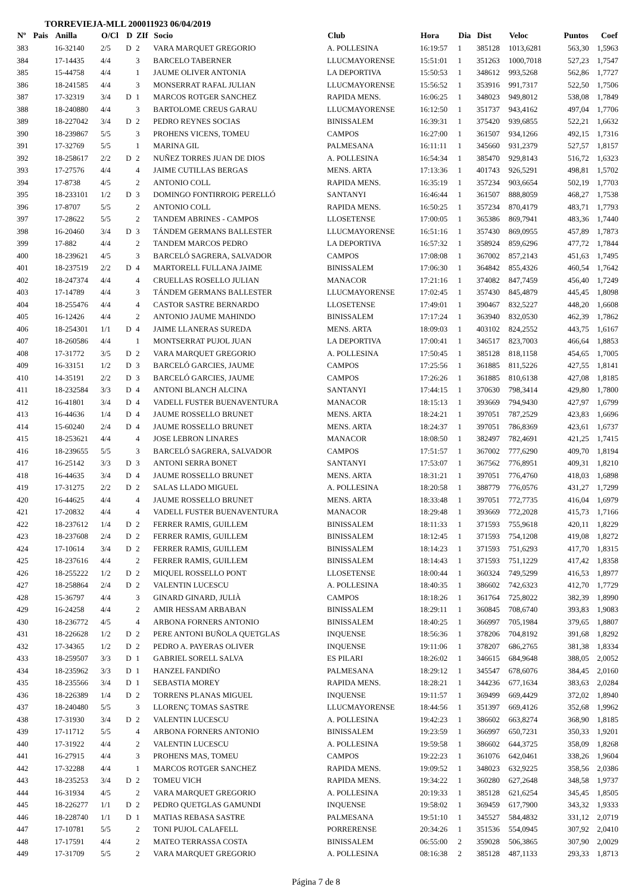TORREVIEJA-MLL 200011923 06/04/2019
| Nº | Pais | Anilla | O/Cl | D | ZIf | Socio | Club | Hora | Dia | Dist | Veloc | Puntos | Coef |
| --- | --- | --- | --- | --- | --- | --- | --- | --- | --- | --- | --- | --- | --- |
| 383 | | 16-32140 | 2/5 | D | 2 | VARA MARQUET GREGORIO | A. POLLESINA | 16:19:57 | 1 | 385128 | 1013,6281 | 563,30 | 1,5963 |
| 384 | | 17-14435 | 4/4 | | 3 | BARCELO TABERNER | LLUCMAYORENSE | 15:51:01 | 1 | 351263 | 1000,7018 | 527,23 | 1,7547 |
| 385 | | 15-44758 | 4/4 | | 1 | JAUME OLIVER ANTONIA | LA DEPORTIVA | 15:50:53 | 1 | 348612 | 993,5268 | 562,86 | 1,7727 |
| 386 | | 18-241585 | 4/4 | | 3 | MONSERRAT RAFAL JULIAN | LLUCMAYORENSE | 15:56:52 | 1 | 353916 | 991,7317 | 522,50 | 1,7506 |
| 387 | | 17-32319 | 3/4 | D | 1 | MARCOS ROTGER SANCHEZ | RAPIDA MENS. | 16:06:25 | 1 | 348023 | 949,8012 | 538,08 | 1,7849 |
| 388 | | 18-240880 | 4/4 | | 3 | BARTOLOME CREUS GARAU | LLUCMAYORENSE | 16:12:50 | 1 | 351737 | 943,4162 | 497,04 | 1,7706 |
| 389 | | 18-227042 | 3/4 | D | 2 | PEDRO REYNES SOCIAS | BINISSALEM | 16:39:31 | 1 | 375420 | 939,6855 | 522,21 | 1,6632 |
| 390 | | 18-239867 | 5/5 | | 3 | PROHENS VICENS, TOMEU | CAMPOS | 16:27:00 | 1 | 361507 | 934,1266 | 492,15 | 1,7316 |
| 391 | | 17-32769 | 5/5 | | 1 | MARINA GIL | PALMESANA | 16:11:11 | 1 | 345660 | 931,2379 | 527,57 | 1,8157 |
| 392 | | 18-258617 | 2/2 | D | 2 | NUÑEZ TORRES JUAN DE DIOS | A. POLLESINA | 16:54:34 | 1 | 385470 | 929,8143 | 516,72 | 1,6323 |
| 393 | | 17-27576 | 4/4 | | 4 | JAIME CUTILLAS BERGAS | MENS. ARTA | 17:13:36 | 1 | 401743 | 926,5291 | 498,81 | 1,5702 |
| 394 | | 17-8738 | 4/5 | | 2 | ANTONIO COLL | RAPIDA MENS. | 16:35:19 | 1 | 357234 | 903,6654 | 502,19 | 1,7703 |
| 395 | | 18-233101 | 1/2 | D | 3 | DOMINGO FONTIRROIG PERELLÓ | SANTANYI | 16:46:44 | 1 | 361507 | 888,8059 | 468,27 | 1,7538 |
| 396 | | 17-8707 | 5/5 | | 2 | ANTONIO COLL | RAPIDA MENS. | 16:50:25 | 1 | 357234 | 870,4179 | 483,71 | 1,7793 |
| 397 | | 17-28622 | 5/5 | | 2 | TANDEM ABRINES - CAMPOS | LLOSETENSE | 17:00:05 | 1 | 365386 | 869,7941 | 483,36 | 1,7440 |
| 398 | | 16-20460 | 3/4 | D | 3 | TÁNDEM GERMANS BALLESTER | LLUCMAYORENSE | 16:51:16 | 1 | 357430 | 869,0955 | 457,89 | 1,7873 |
| 399 | | 17-882 | 4/4 | | 2 | TANDEM MARCOS PEDRO | LA DEPORTIVA | 16:57:32 | 1 | 358924 | 859,6296 | 477,72 | 1,7844 |
| 400 | | 18-239621 | 4/5 | | 3 | BARCELÓ SAGRERA, SALVADOR | CAMPOS | 17:08:08 | 1 | 367002 | 857,2143 | 451,63 | 1,7495 |
| 401 | | 18-237519 | 2/2 | D | 4 | MARTORELL FULLANA JAIME | BINISSALEM | 17:06:30 | 1 | 364842 | 855,4326 | 460,54 | 1,7642 |
| 402 | | 18-247374 | 4/4 | | 4 | CRUELLAS ROSELLO JULIAN | MANACOR | 17:21:16 | 1 | 374082 | 847,7459 | 456,40 | 1,7249 |
| 403 | | 17-14789 | 4/4 | | 3 | TÁNDEM GERMANS BALLESTER | LLUCMAYORENSE | 17:02:45 | 1 | 357430 | 845,4879 | 445,45 | 1,8098 |
| 404 | | 18-255476 | 4/4 | | 4 | CASTOR SASTRE BERNARDO | LLOSETENSE | 17:49:01 | 1 | 390467 | 832,5227 | 448,20 | 1,6608 |
| 405 | | 16-12426 | 4/4 | | 2 | ANTONIO JAUME MAHINDO | BINISSALEM | 17:17:24 | 1 | 363940 | 832,0530 | 462,39 | 1,7862 |
| 406 | | 18-254301 | 1/1 | D | 4 | JAIME LLANERAS SUREDA | MENS. ARTA | 18:09:03 | 1 | 403102 | 824,2552 | 443,75 | 1,6167 |
| 407 | | 18-260586 | 4/4 | | 1 | MONTSERRAT PUJOL JUAN | LA DEPORTIVA | 17:00:41 | 1 | 346517 | 823,7003 | 466,64 | 1,8853 |
| 408 | | 17-31772 | 3/5 | D | 2 | VARA MARQUET GREGORIO | A. POLLESINA | 17:50:45 | 1 | 385128 | 818,1158 | 454,65 | 1,7005 |
| 409 | | 16-33151 | 1/2 | D | 3 | BARCELÓ GARCIES, JAUME | CAMPOS | 17:25:56 | 1 | 361885 | 811,5226 | 427,55 | 1,8141 |
| 410 | | 14-35191 | 2/2 | D | 3 | BARCELÓ GARCIES, JAUME | CAMPOS | 17:26:26 | 1 | 361885 | 810,6138 | 427,08 | 1,8185 |
| 411 | | 18-232584 | 3/3 | D | 4 | ANTONI BLANCH ALCINA | SANTANYI | 17:44:15 | 1 | 370630 | 798,3414 | 429,80 | 1,7800 |
| 412 | | 16-41801 | 3/4 | D | 4 | VADELL FUSTER BUENAVENTURA | MANACOR | 18:15:13 | 1 | 393669 | 794,9430 | 427,97 | 1,6799 |
| 413 | | 16-44636 | 1/4 | D | 4 | JAUME ROSSELLO BRUNET | MENS. ARTA | 18:24:21 | 1 | 397051 | 787,2529 | 423,83 | 1,6696 |
| 414 | | 15-60240 | 2/4 | D | 4 | JAUME ROSSELLO BRUNET | MENS. ARTA | 18:24:37 | 1 | 397051 | 786,8369 | 423,61 | 1,6737 |
| 415 | | 18-253621 | 4/4 | | 4 | JOSE LEBRON LINARES | MANACOR | 18:08:50 | 1 | 382497 | 782,4691 | 421,25 | 1,7415 |
| 416 | | 18-239655 | 5/5 | | 3 | BARCELÓ SAGRERA, SALVADOR | CAMPOS | 17:51:57 | 1 | 367002 | 777,6290 | 409,70 | 1,8194 |
| 417 | | 16-25142 | 3/3 | D | 3 | ANTONI SERRA BONET | SANTANYI | 17:53:07 | 1 | 367562 | 776,8951 | 409,31 | 1,8210 |
| 418 | | 16-44635 | 3/4 | D | 4 | JAUME ROSSELLO BRUNET | MENS. ARTA | 18:31:21 | 1 | 397051 | 776,4760 | 418,03 | 1,6898 |
| 419 | | 17-31275 | 2/2 | D | 2 | SALAS LLADO MIGUEL | A. POLLESINA | 18:20:58 | 1 | 388779 | 776,0576 | 431,27 | 1,7299 |
| 420 | | 16-44625 | 4/4 | | 4 | JAUME ROSSELLO BRUNET | MENS. ARTA | 18:33:48 | 1 | 397051 | 772,7735 | 416,04 | 1,6979 |
| 421 | | 17-20832 | 4/4 | | 4 | VADELL FUSTER BUENAVENTURA | MANACOR | 18:29:48 | 1 | 393669 | 772,2028 | 415,73 | 1,7166 |
| 422 | | 18-237612 | 1/4 | D | 2 | FERRER RAMIS, GUILLEM | BINISSALEM | 18:11:33 | 1 | 371593 | 755,9618 | 420,11 | 1,8229 |
| 423 | | 18-237608 | 2/4 | D | 2 | FERRER RAMIS, GUILLEM | BINISSALEM | 18:12:45 | 1 | 371593 | 754,1208 | 419,08 | 1,8272 |
| 424 | | 17-10614 | 3/4 | D | 2 | FERRER RAMIS, GUILLEM | BINISSALEM | 18:14:23 | 1 | 371593 | 751,6293 | 417,70 | 1,8315 |
| 425 | | 18-237616 | 4/4 | | 2 | FERRER RAMIS, GUILLEM | BINISSALEM | 18:14:43 | 1 | 371593 | 751,1229 | 417,42 | 1,8358 |
| 426 | | 18-255222 | 1/2 | D | 2 | MIQUEL ROSSELLO PONT | LLOSETENSE | 18:00:44 | 1 | 360324 | 749,5299 | 416,53 | 1,8977 |
| 427 | | 18-258864 | 2/4 | D | 2 | VALENTIN LUCESCU | A. POLLESINA | 18:40:35 | 1 | 386602 | 742,6323 | 412,70 | 1,7729 |
| 428 | | 15-36797 | 4/4 | | 3 | GINARD GINARD, JULIÀ | CAMPOS | 18:18:26 | 1 | 361764 | 725,8022 | 382,39 | 1,8990 |
| 429 | | 16-24258 | 4/4 | | 2 | AMIR HESSAM ARBABAN | BINISSALEM | 18:29:11 | 1 | 360845 | 708,6740 | 393,83 | 1,9083 |
| 430 | | 18-236772 | 4/5 | | 4 | ARBONA FORNERS ANTONIO | BINISSALEM | 18:40:25 | 1 | 366997 | 705,1984 | 379,65 | 1,8807 |
| 431 | | 18-226628 | 1/2 | D | 2 | PERE ANTONI BUÑOLA QUETGLAS | INQUENSE | 18:56:36 | 1 | 378206 | 704,8192 | 391,68 | 1,8292 |
| 432 | | 17-34365 | 1/2 | D | 2 | PEDRO A. PAYERAS OLIVER | INQUENSE | 19:11:06 | 1 | 378207 | 686,2765 | 381,38 | 1,8334 |
| 433 | | 18-259507 | 3/3 | D | 1 | GABRIEL SORELL SALVA | ES PILARI | 18:26:02 | 1 | 346615 | 684,9648 | 388,05 | 2,0052 |
| 434 | | 18-235962 | 3/3 | D | 1 | HANZEL FANDIÑO | PALMESANA | 18:29:12 | 1 | 345547 | 678,6076 | 384,45 | 2,0160 |
| 435 | | 18-235566 | 3/4 | D | 1 | SEBASTIA MOREY | RAPIDA MENS. | 18:28:21 | 1 | 344236 | 677,1634 | 383,63 | 2,0284 |
| 436 | | 18-226389 | 1/4 | D | 2 | TORRENS PLANAS MIGUEL | INQUENSE | 19:11:57 | 1 | 369499 | 669,4429 | 372,02 | 1,8940 |
| 437 | | 18-240480 | 5/5 | | 3 | LLORENÇ TOMAS SASTRE | LLUCMAYORENSE | 18:44:56 | 1 | 351397 | 669,4126 | 352,68 | 1,9962 |
| 438 | | 17-31930 | 3/4 | D | 2 | VALENTIN LUCESCU | A. POLLESINA | 19:42:23 | 1 | 386602 | 663,8274 | 368,90 | 1,8185 |
| 439 | | 17-11712 | 5/5 | | 4 | ARBONA FORNERS ANTONIO | BINISSALEM | 19:23:59 | 1 | 366997 | 650,7231 | 350,33 | 1,9201 |
| 440 | | 17-31922 | 4/4 | | 2 | VALENTIN LUCESCU | A. POLLESINA | 19:59:58 | 1 | 386602 | 644,3725 | 358,09 | 1,8268 |
| 441 | | 16-27915 | 4/4 | | 3 | PROHENS MAS, TOMEU | CAMPOS | 19:22:23 | 1 | 361076 | 642,0461 | 338,26 | 1,9604 |
| 442 | | 17-32288 | 4/4 | | 1 | MARCOS ROTGER SANCHEZ | RAPIDA MENS. | 19:09:52 | 1 | 348023 | 632,9225 | 358,56 | 2,0386 |
| 443 | | 18-235253 | 3/4 | D | 2 | TOMEU VICH | RAPIDA MENS. | 19:34:22 | 1 | 360280 | 627,2648 | 348,58 | 1,9737 |
| 444 | | 16-31934 | 4/5 | | 2 | VARA MARQUET GREGORIO | A. POLLESINA | 20:19:33 | 1 | 385128 | 621,6254 | 345,45 | 1,8505 |
| 445 | | 18-226277 | 1/1 | D | 2 | PEDRO QUETGLAS GAMUNDI | INQUENSE | 19:58:02 | 1 | 369459 | 617,7900 | 343,32 | 1,9333 |
| 446 | | 18-228740 | 1/1 | D | 1 | MATIAS REBASA SASTRE | PALMESANA | 19:51:10 | 1 | 345527 | 584,4832 | 331,12 | 2,0719 |
| 447 | | 17-10781 | 5/5 | | 2 | TONI PUJOL CALAFELL | PORRERENSE | 20:34:26 | 1 | 351536 | 554,0945 | 307,92 | 2,0410 |
| 448 | | 17-17591 | 4/4 | | 2 | MATEO TERRASSA COSTA | BINISSALEM | 06:55:00 | 2 | 359028 | 506,3865 | 307,90 | 2,0029 |
| 449 | | 17-31709 | 5/5 | | 2 | VARA MARQUET GREGORIO | A. POLLESINA | 08:16:38 | 2 | 385128 | 487,1133 | 293,33 | 1,8713 |
Página 7 de 8